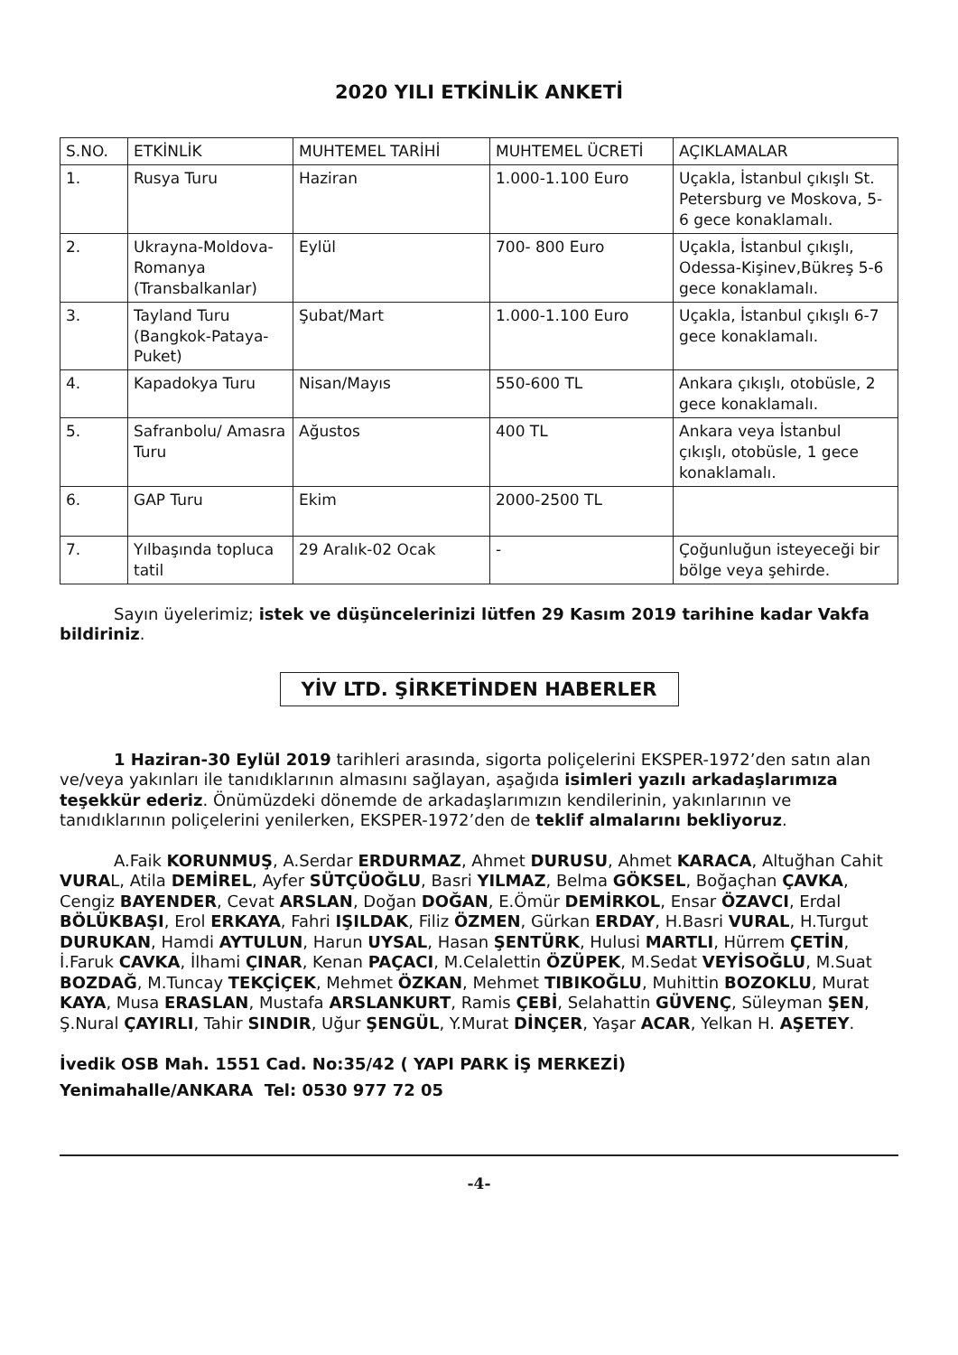2020 YILI ETKİNLİK ANKETİ
| S.NO. | ETKİNLİK | MUHTEMEL TARİHİ | MUHTEMEL ÜCRETİ | AÇIKLAMALAR |
| --- | --- | --- | --- | --- |
| 1. | Rusya Turu | Haziran | 1.000-1.100 Euro | Uçakla, İstanbul çıkışlı St. Petersburg ve Moskova, 5-6 gece konaklamalı. |
| 2. | Ukrayna-Moldova-Romanya (Transbalkanlar) | Eylül | 700- 800 Euro | Uçakla, İstanbul çıkışlı, Odessa-Kişinev,Bükreş 5-6 gece konaklamalı. |
| 3. | Tayland Turu (Bangkok-Pataya-Puket) | Şubat/Mart | 1.000-1.100 Euro | Uçakla, İstanbul çıkışlı 6-7 gece konaklamalı. |
| 4. | Kapadokya Turu | Nisan/Mayıs | 550-600 TL | Ankara çıkışlı, otobüsle, 2 gece konaklamalı. |
| 5. | Safranbolu/ Amasra Turu | Ağustos | 400 TL | Ankara veya İstanbul çıkışlı, otobüsle, 1 gece konaklamalı. |
| 6. | GAP Turu | Ekim | 2000-2500 TL | |
| 7. | Yılbaşında topluca tatil | 29 Aralık-02 Ocak | - | Çoğunluğun isteyeceği bir bölge veya şehirde. |
Sayın üyelerimiz; istek ve düşüncelerinizi lütfen 29 Kasım 2019 tarihine kadar Vakfa bildiriniz.
YİV LTD. ŞİRKETİNDEN HABERLER
1 Haziran-30 Eylül 2019 tarihleri arasında, sigorta poliçelerini EKSPER-1972’den satın alan ve/veya yakınları ile tanıdıklarının almasını sağlayan, aşağıda isimleri yazılı arkadaşlarımıza teşekkür ederiz. Önümüzdeki dönemde de arkadaşlarımızın kendilerinin, yakınlarının ve tanıdıklarının poliçelerini yenilerken, EKSPER-1972’den de teklif almalarını bekliyoruz.
A.Faik KORUNMUŞ, A.Serdar ERDURMAZ, Ahmet DURUSU, Ahmet KARACA, Altuğhan Cahit VURAL, Atila DEMİREL, Ayfer SÜTÇÜOĞLU, Basri YILMAZ, Belma GÖKSEL, Boğaçhan ÇAVKA, Cengiz BAYENDER, Cevat ARSLAN, Doğan DOĞAN, E.Ömür DEMİRKOL, Ensar ÖZAVCI, Erdal BÖLÜKBAŞI, Erol ERKAYA, Fahri IŞILDAK, Filiz ÖZMEN, Gürkan ERDAY, H.Basri VURAL, H.Turgut DURUKAN, Hamdi AYTULUN, Harun UYSAL, Hasan ŞENTÜRK, Hulusi MARTLI, Hürrem ÇETİN, İ.Faruk CAVKA, İlhami ÇINAR, Kenan PAÇACI, M.Celalettin ÖZÜPEK, M.Sedat VEYİSOĞLU, M.Suat BOZDAĞ, M.Tuncay TEKÇİÇEK, Mehmet ÖZKAN, Mehmet TIBIKOĞLU, Muhittin BOZOKLU, Murat KAYA, Musa ERASLAN, Mustafa ARSLANKURT, Ramis ÇEBİ, Selahattin GÜVENÇ, Süleyman ŞEN, Ş.Nural ÇAYIRLI, Tahir SINDIR, Uğur ŞENGÜL, Y.Murat DİNÇER, Yaşar ACAR, Yelkan H. AŞETEY.
İvedik OSB Mah. 1551 Cad. No:35/42 ( YAPI PARK İŞ MERKEZİ)
Yenimahalle/ANKARA Tel: 0530 977 72 05
-4-